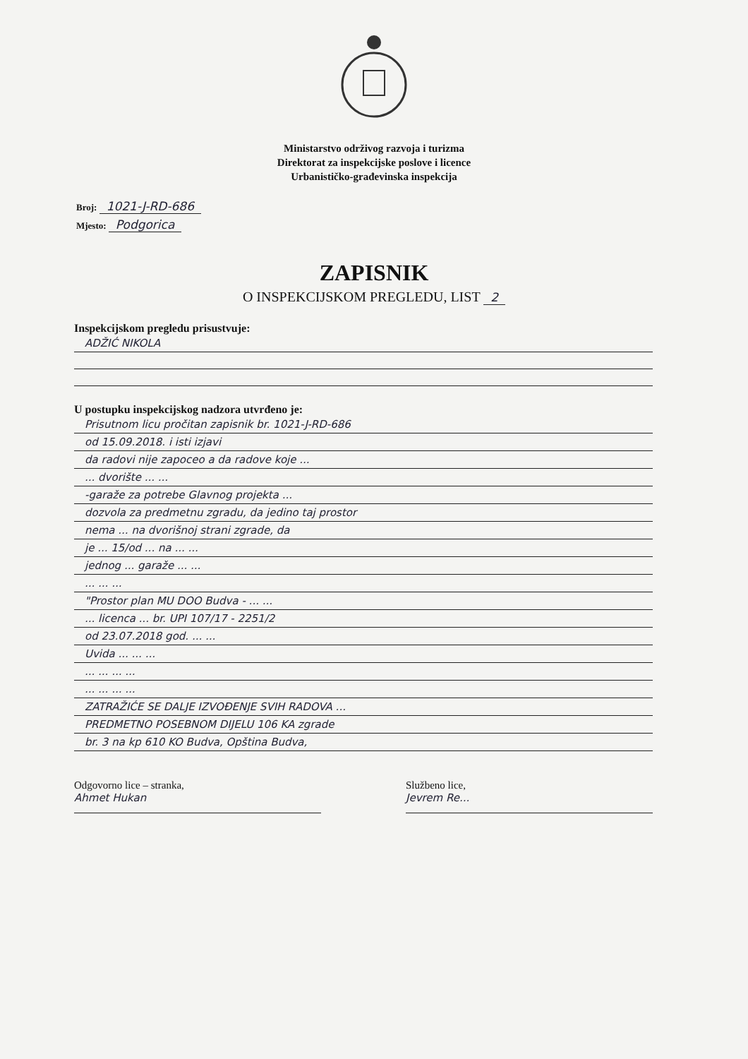Ministarstvo održivog razvoja i turizma
Direktorat za inspekcijske poslove i licence
Urbanističko-građevinska inspekcija
Broj: 1021-J-RD-686
Mjesto: Podgorica
ZAPISNIK
O INSPEKCIJSKOM PREGLEDU, LIST 2
Inspekcijskom pregledu prisustvuje:
ADŽIĆ NIKOLA
U postupku inspekcijskog nadzora utvrđeno je:
Prisutnom licu pročitan zapisnik br. 1021-J-RD-686
od 15.09.2018. i isti izjavi
da radovi nije zapoceo a da radove koje ...
... dvorište ... ...
-garaže za potrebe Glavnog projekta ...
dozvola za predmetnu zgradu, da jedino taj prostor
nema ... na dvorišnoj strani zgrade, da
je ... 15/od ... na ... ...
jednog ... garaže ... ...
... ... ...
"Prostor plan MU DOO Budva - ... ...
... licenca ... br. UPI 107/17 - 2251/2
od 23.07.2018 god. ... ...
Uvida ... ... ...
... ... ... ...
... ... ... ...
ZATRAŽIĆE SE DALJE IZVOĐENJE SVIH RADOVA ...
PREDMETNO POSEBNOM DIJELU 106 KA zgrade
br. 3 na kp 610 KO Budva, Opština Budva,
Odgovorno lice – stranka,
Ahmet Hukan
Službeno lice,
Jevrem Re...